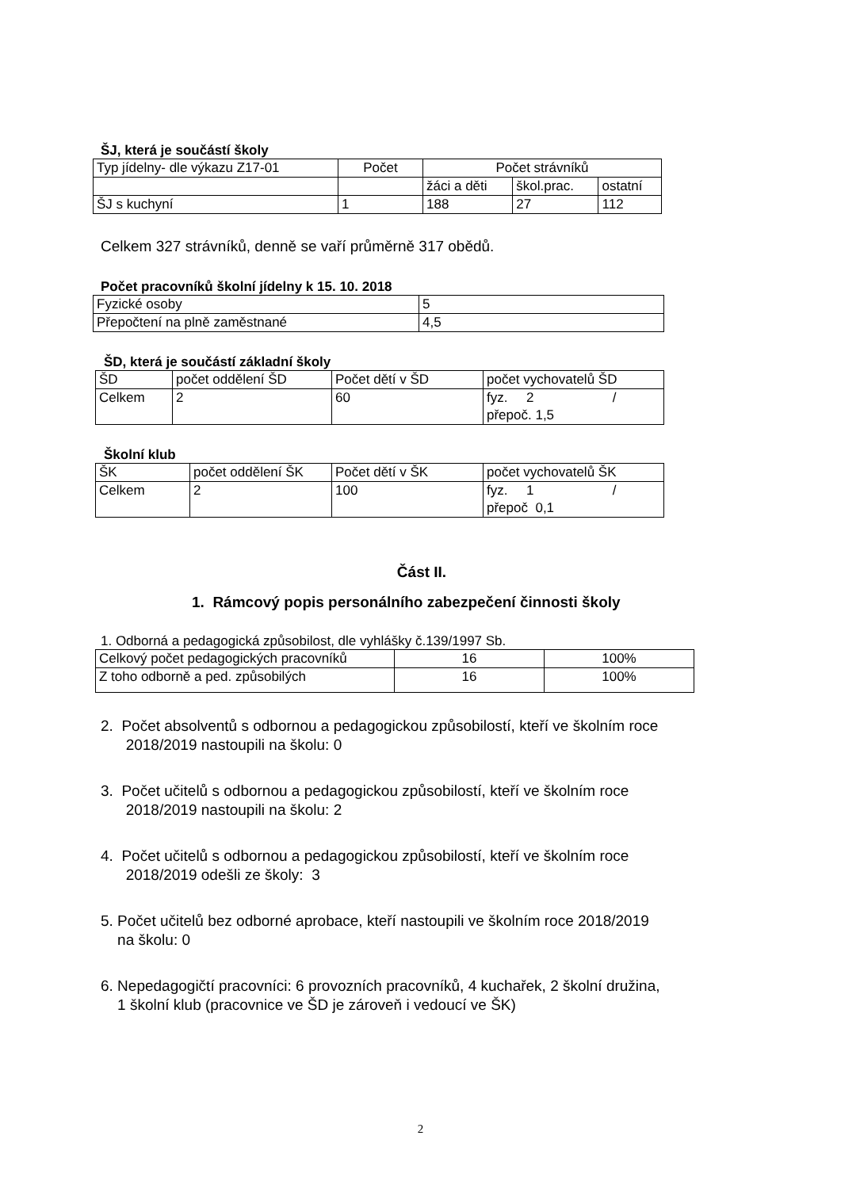ŠJ, která je součástí školy
| Typ jídelny- dle výkazu Z17-01 | Počet | Počet strávníků | | |
| | | žáci a děti | škol.prac. | ostatní |
| ŠJ s kuchyní | 1 | 188 | 27 | 112 |
Celkem 327 strávníků, denně se vaří průměrně 317 obědů.
Počet pracovníků školní jídelny k 15. 10. 2018
| Fyzické osoby | 5 |
| Přepočtení na plně zaměstnané | 4,5 |
ŠD, která je součástí základní školy
| ŠD | počet oddělení ŠD | Počet dětí v ŠD | počet vychovatelů ŠD |
| Celkem | 2 | 60 | fyz. 2 / přepoč. 1,5 |
Školní klub
| ŠK | počet oddělení ŠK | Počet dětí v ŠK | počet vychovatelů ŠK |
| Celkem | 2 | 100 | fyz. 1 / přepoč 0,1 |
Část II.
1. Rámcový popis personálního zabezpečení činnosti školy
1. Odborná a pedagogická způsobilost, dle vyhlášky č.139/1997 Sb.
| Celkový počet pedagogických pracovníků | 16 | 100% |
| Z toho odborně a ped. způsobilých | 16 | 100% |
2. Počet absolventů s odbornou a pedagogickou způsobilostí, kteří ve školním roce
2018/2019 nastoupili na školu: 0
3. Počet učitelů s odbornou a pedagogickou způsobilostí, kteří ve školním roce
2018/2019 nastoupili na školu: 2
4. Počet učitelů s odbornou a pedagogickou způsobilostí, kteří ve školním roce
2018/2019 odešli ze školy: 3
5. Počet učitelů bez odborné aprobace, kteří nastoupili ve školním roce 2018/2019
na školu: 0
6. Nepedagogičtí pracovníci: 6 provozních pracovníků, 4 kuchařek, 2 školní družina,
1 školní klub (pracovnice ve ŠD je zároveň i vedoucí ve ŠK)
2